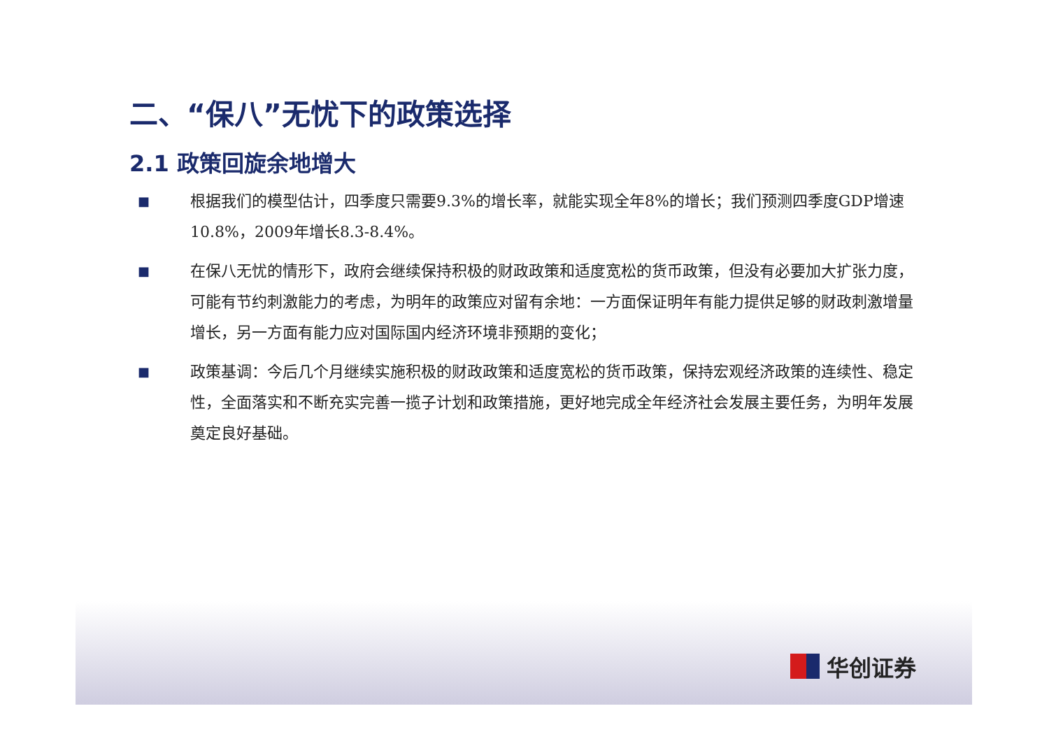二、“保八”无忧下的政策选择
2.1 政策回旋余地增大
■
根据我们的模型估计，四季度只需要9.3%的增长率，就能实现全年8%的增长；我们预测四季度GDP增速10.8%，2009年增长8.3-8.4%。
■
在保八无忧的情形下，政府会继续保持积极的财政政策和适度宽松的货币政策，但没有必要加大扩张力度，可能有节约刺激能力的考虑，为明年的政策应对留有余地：一方面保证明年有能力提供足够的财政刺激增量增长，另一方面有能力应对国际国内经济环境非预期的变化；
■
政策基调：今后几个月继续实施积极的财政政策和适度宽松的货币政策，保持宏观经济政策的连续性、稳定性，全面落实和不断充实完善一揽子计划和政策措施，更好地完成全年经济社会发展主要任务，为明年发展奠定良好基础。
华创证券